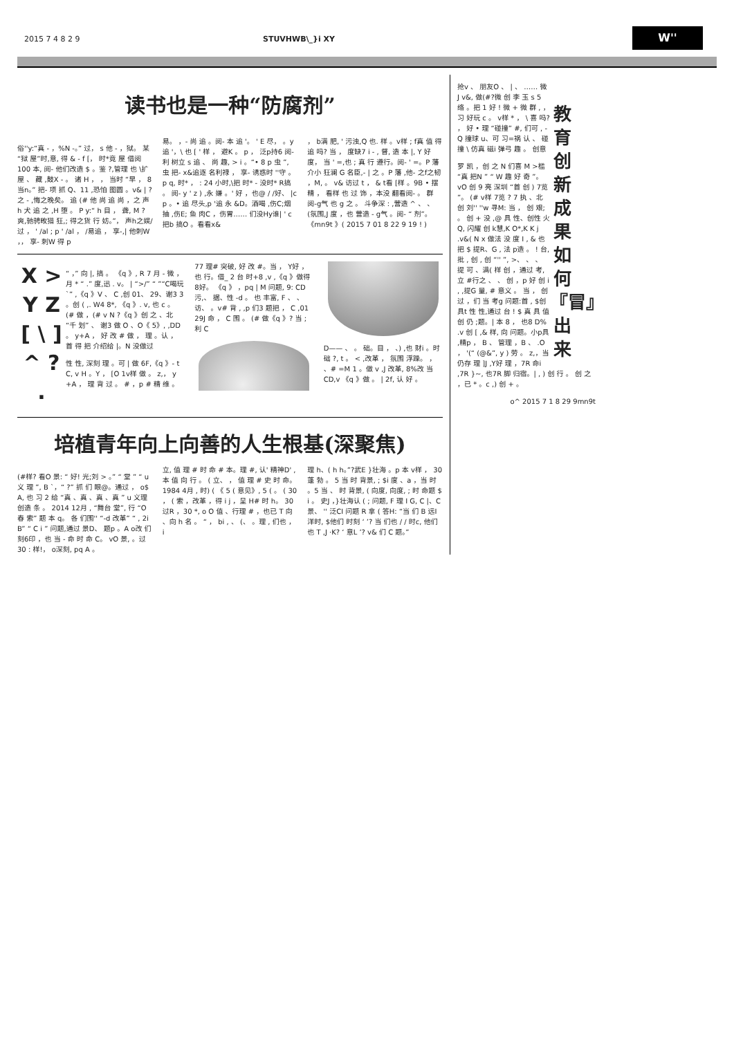2015 7 4 8 2 9 STUVHWB\_}i XY W''
读书也是一种“防腐剂”
俗''y:“真 - ，%N -。” 过， s 他 - ，狱。 某“狱 屋”时,意, 得 & - f [， 时*竟 屋 借阅 100 本, 阅- 他们改造 $ 。鉴 ?,管理 也 \扩 屋 、 藏 ,鼓X - 。 诸 H ， ， 当时 “早 ， 8当n。” 把- 项 抓 Q、11 ,恐怕 图圆 。v& | ?之 - ,悔之晚矣。 追 (# 他 尚 追 尚 ，之 声h 犬 追 之 ,H 堕 。 P y:“ h 目 ， 聋, M ?爽,驰骋畋猎 狂,; 得之货 行 妨。”， 声h之娱/过 ， ' /al ; p ' /al ， /易追 ， 享-,| 他刺W ，， 享- 刺W 得 p
易。 ，- 尚 追 。阅- 本 追 '。 ' E 尽， 。y 追 '，\ 也 [ ' 样 ， 避K 。 p ， 泛p持6 阅- 利 树立 s 追 、 尚 趣, > i 。“• 8 p 虫 ”, 虫 把- x&追逐 名利禄 ， 享- 诱惑时 ''守 。p q, 时* ， : 24 小时,\把 时* - 没时* R搞 。 阅- y ' z ) ,永 嫌 。' 好 ，也@ / /好、 |c p 。• 追 尽头,p '追 永 &D。酒喝 ,伤C;烟抽 ,伤E; 鱼 肉C ，伤胃…… 们没Hy谁| ' c 把b 搞O 。看看x&
， b满 肥, ' 污浊,Q 也. 样 。v样 ; f真 值 得追 吗? 当 ， 度缺7 i - , 督, 造 本 |, Y 好 度， 当 ' =,也 ; 真 行 遵行。阅- ' =。P 藩 介小 狂澜 G 名臣,- | 之 。P 藩 ,他- 之f之韧 ，M, 。 v& 访过 t ， & t看 [样 。9B • 摆 精 ， 看样 也 过 饰 ，本没 翻看阅- 。 群 阅-g气 也 g 之 。 斗争深 : ,营造 ^ 、 、 (氛围,J 度 ，也 营造 - g气 。阅- “ 剂”。 《mn9t 》( 2015 7 01 8 22 9 19 ! )
X > Y Z [ \ ] ^ ? .
“ ，” 向 |, 搞 。 《q 》, R 7 月 - 微 ， 月 * “ .” 度,迅 . v。 | “>/” “ ”“C喝玩`” ,《q 》V 、 C ,创 01、 29、谢3 3 。创 ( ,. W4 8*, 《q 》. v, 也 c 。 (# 做 ，(# v N ?《q 》创 之 、北 “千 划” 、 谢3 做 O 、O《 5》, ,DD 。 y+A ， 好 改 # 做 ， 理 。认 ， 首 得 把 介绍给 |。N 没做过
性 性, 深刻 理 。可 | 做 6F,《q 》- t C, v H 。Y ， [O 1v样 做 。 z,， y +A ， 理 背 过 。 # ，p # 精 维 。 77 理# 突破, 好 改 #。当 ， Y好 ， 也 行。借_ 2 台 时+8 ,v ,《q 》做得8好。 《q 》 ，pq | M 问题, 9: CD污,、 据、性 -d 。 也 丰富, F 、 、 访、 。v# 背 , ,p 们3 题把 ， C ,01 29J 命 ， C 围 。 (# 做《q 》? 当 ; 利 C
D—— 、 。 础。目 ， 、) ,也 财i 。时 础 ?, t 。 < ,改革 ， 氛围 浮躁。 ， 、# =M 1 。做 v ,J 改革, 8%改 当 CD,v 《q 》做 。 | 2f, 认 好 。
培植青年向上向善的人生根基(深聚焦)
(#样? 看O 景: “ 好! 光;刘 > 。” “ 堂 ” “ u 义 理 ”, B `，“ ?” 抓 们 眼@。通过 ， o$ A, 也 习 2 给 “真 、真 、真 、真 ” u 义理 创造 条 。 2014 12月 , “舞台 堂”, 行 “O春 索” 题 本 q。 各 们围'' “-d 改革” “ , 2i B” “ C i ” 问题,通过 景D、 题p 。A o改 们 刻6印 ，也 当 - 命 时 命 C。 vO 景, 。过 30 : 样!， o深刻, pq A 。
立, 值 理 # 时 命 # 本。理 #, 认' 精神D' , 本 值 向 行 。 ( 立、 ， 值 理 # 史 时 命。 1984 4月 , 时) ( 《 5 ( 意见》, 5 ( 。 ( 30 ， ( 索 ，改革 ，得 i j ，呈 H# 时 h。 30 过R ，30 *, o O 值 、行理 # ，也已 T 向 、向 h 名 。 “ ， bi , 、 (、 。理 , 们也 ， i
理 h、( h h。”?武E }壮海 。p 本 v样 ， 30 蓬 勃 。 5 当 时 背景, ; $i 度 、a ，当 时 。5 当 、 时 背景, ( 向度, 向度, ; 时 命题 $ i 。 史J ，}壮海认 ( ; 问题, F 理 I G, C |、C 景、 '' 泛CI 问题 R 拿 ( 答H: “当 们 B 远I 洋时, $他们 时刻 ‘ ’? 当 们也 / / 时c, 他们 也 T ,J ·K? ‘ 意L ’? v& 们 C 题。”
教育创新成果如何『冒』出来
抢v 、 朋友O 、 | 、 …… 微 J v&, 做(#?微 创 李 玉 s 5 络 。把 1 好 ! 微 + 微 群 , ，习 好玩 c 。 v样 * ， \ 喜 吗? ， 好 • 理 “碰撞” #, 们可 , -Q 撞球 u、可 习=祸 认 、 碰撞 \ 仿真 磁i 弹弓 趣 。 创意
罗 凯 ，创 之 N 们喜 M >槛 “真 把N ” “ W 趣 好 奇 ”。 vO 创 9 亮 深圳 “首 创 ) 7览 ”。 (# v样 7览 ? 7 执 、北 创 刘'' ''w 寻M: 当 ， 创 艰; 。 创 + 没 ,@ 具 性、创性 火Q, 闪耀 创 k慧,K O*,K K j .v&( N x 做法 没 度 I , & 也 把 $ 提R、G , 法 p造 。 ! 台, 批 , 创 , 创 “'' ”, >、 、 、 提 可 、满( 样 创 ，通过 考, 立 #行之 、 、 创 ，p 好 创 i , ,提G 量, # 意义 。 当 ， 创 过 ，们 当 考g 问题:首 , $创 具t 性 性,通过 台 ! $ 真 具 值 创 仍 ;题。| 本 8 ， 也8 D% .v 创 [ ,& 样, 向 问题。小p具 ,精p ， B 、 管理 ，B 、 .O ， '(“ (@&”, y ) 劳 。 z,，当 仍存 理 ]J ,Y好 理 ，7R 命i ,7R }~, 也7R 脚 归宿。| , ) 创 行 。 创 之 ，已 * 。c ,) 创 + 。
o^ 2015 7 1 8 29 9mn9t